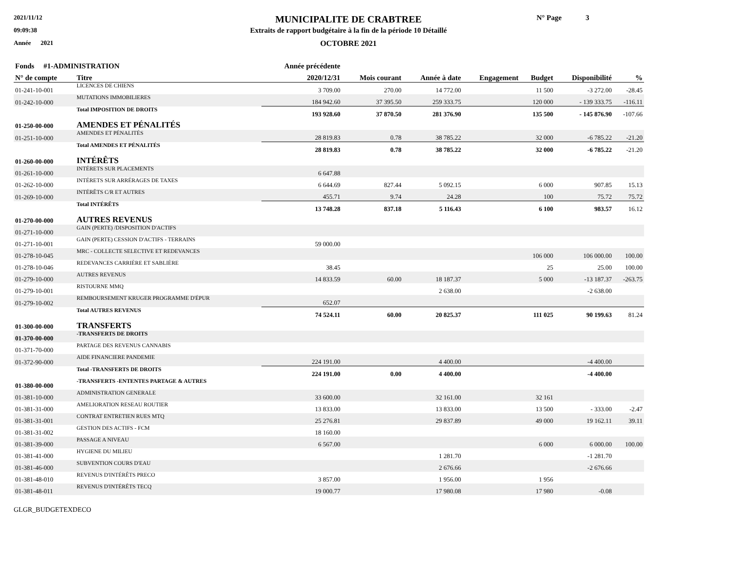2021/11/12
09:09:38
Année 2021
MUNICIPALITE DE CRABTREE
Extraits de rapport budgétaire à la fin de la période 10 Détaillé
OCTOBRE 2021
N° Page 3
| Fonds #1-ADMINISTRATION | | Année précédente | | | | | | |
| --- | --- | --- | --- | --- | --- | --- | --- | --- |
| N° de compte | Titre | 2020/12/31 | Mois courant | Année à date | Engagement | Budget | Disponibilité | % |
| 01-241-10-001 | LICENCES DE CHIENS | 3 709.00 | 270.00 | 14 772.00 | | 11 500 | -3 272.00 | -28.45 |
| 01-242-10-000 | MUTATIONS IMMOBILIERES | 184 942.60 | 37 395.50 | 259 333.75 | | 120 000 | - 139 333.75 | -116.11 |
| | Total IMPOSITION DE DROITS | 193 928.60 | 37 870.50 | 281 376.90 | | 135 500 | - 145 876.90 | -107.66 |
| 01-250-00-000 | AMENDES ET PÉNALITÉS | | | | | | | |
| 01-251-10-000 | AMENDES ET PÉNALITÉS | 28 819.83 | 0.78 | 38 785.22 | | 32 000 | -6 785.22 | -21.20 |
| | Total AMENDES ET PÉNALITÉS | 28 819.83 | 0.78 | 38 785.22 | | 32 000 | -6 785.22 | -21.20 |
| 01-260-00-000 | INTÉRÊTS | | | | | | | |
| 01-261-10-000 | INTÉRETS SUR PLACEMENTS | 6 647.88 | | | | | | |
| 01-262-10-000 | INTÉRETS SUR ARRÉRAGES DE TAXES | 6 644.69 | 827.44 | 5 092.15 | | 6 000 | 907.85 | 15.13 |
| 01-269-10-000 | INTÉRÊTS C/R ET AUTRES | 455.71 | 9.74 | 24.28 | | 100 | 75.72 | 75.72 |
| | Total INTÉRÊTS | 13 748.28 | 837.18 | 5 116.43 | | 6 100 | 983.57 | 16.12 |
| 01-270-00-000 | AUTRES REVENUS | | | | | | | |
| 01-271-10-000 | GAIN (PERTE) /DISPOSITION D'ACTIFS | | | | | | | |
| 01-271-10-001 | GAIN (PERTE) CESSION D'ACTIFS - TERRAINS | 59 000.00 | | | | | | |
| 01-278-10-045 | MRC - COLLECTE SELECTIVE ET REDEVANCES | | | | | 106 000 | 106 000.00 | 100.00 |
| 01-278-10-046 | REDEVANCES CARRIÈRE ET SABLIÈRE | 38.45 | | | | 25 | 25.00 | 100.00 |
| 01-279-10-000 | AUTRES REVENUS | 14 833.59 | 60.00 | 18 187.37 | | 5 000 | -13 187.37 | -263.75 |
| 01-279-10-001 | RISTOURNE MMQ | | | 2 638.00 | | | -2 638.00 | |
| 01-279-10-002 | REMBOURSEMENT KRUGER PROGRAMME D'ÉPUR | 652.07 | | | | | | |
| | Total AUTRES REVENUS | 74 524.11 | 60.00 | 20 825.37 | | 111 025 | 90 199.63 | 81.24 |
| 01-300-00-000 | TRANSFERTS | | | | | | | |
| 01-370-00-000 | -TRANSFERTS DE DROITS | | | | | | | |
| 01-371-70-000 | PARTAGE DES REVENUS CANNABIS | | | | | | | |
| 01-372-90-000 | AIDE FINANCIERE PANDEMIE | 224 191.00 | | 4 400.00 | | | -4 400.00 | |
| | Total -TRANSFERTS DE DROITS | 224 191.00 | 0.00 | 4 400.00 | | | -4 400.00 | |
| 01-380-00-000 | -TRANSFERTS -ENTENTES PARTAGE & AUTRES | | | | | | | |
| 01-381-10-000 | ADMINISTRATION GENERALE | 33 600.00 | | 32 161.00 | | 32 161 | | |
| 01-381-31-000 | AMELIORATION RESEAU ROUTIER | 13 833.00 | | 13 833.00 | | 13 500 | - 333.00 | -2.47 |
| 01-381-31-001 | CONTRAT ENTRETIEN RUES MTQ | 25 276.81 | | 29 837.89 | | 49 000 | 19 162.11 | 39.11 |
| 01-381-31-002 | GESTION DES ACTIFS - FCM | 18 160.00 | | | | | | |
| 01-381-39-000 | PASSAGE A NIVEAU | 6 567.00 | | | | 6 000 | 6 000.00 | 100.00 |
| 01-381-41-000 | HYGIENE DU MILIEU | | | 1 281.70 | | | -1 281.70 | |
| 01-381-46-000 | SUBVENTION COURS D'EAU | | | 2 676.66 | | | -2 676.66 | |
| 01-381-48-010 | REVENUS D'INTÉRÊTS PRECO | 3 857.00 | | 1 956.00 | | 1 956 | | |
| 01-381-48-011 | REVENUS D'INTÉRÊTS TECQ | 19 000.77 | | 17 980.08 | | 17 980 | -0.08 | |
GLGR_BUDGETEXDECO